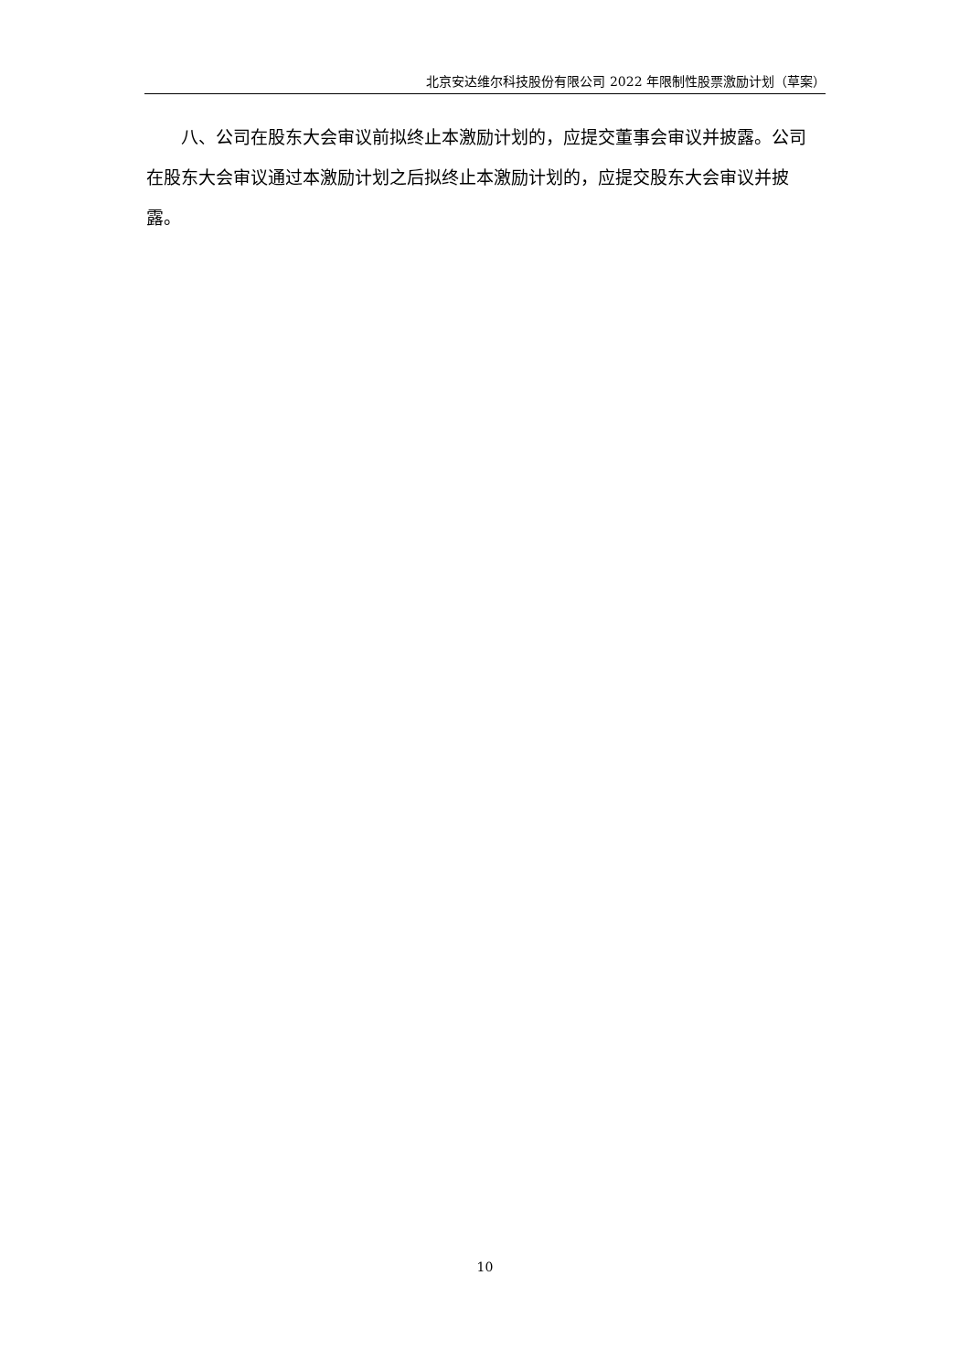北京安达维尔科技股份有限公司 2022 年限制性股票激励计划（草案）
八、公司在股东大会审议前拟终止本激励计划的，应提交董事会审议并披露。公司在股东大会审议通过本激励计划之后拟终止本激励计划的，应提交股东大会审议并披露。
10